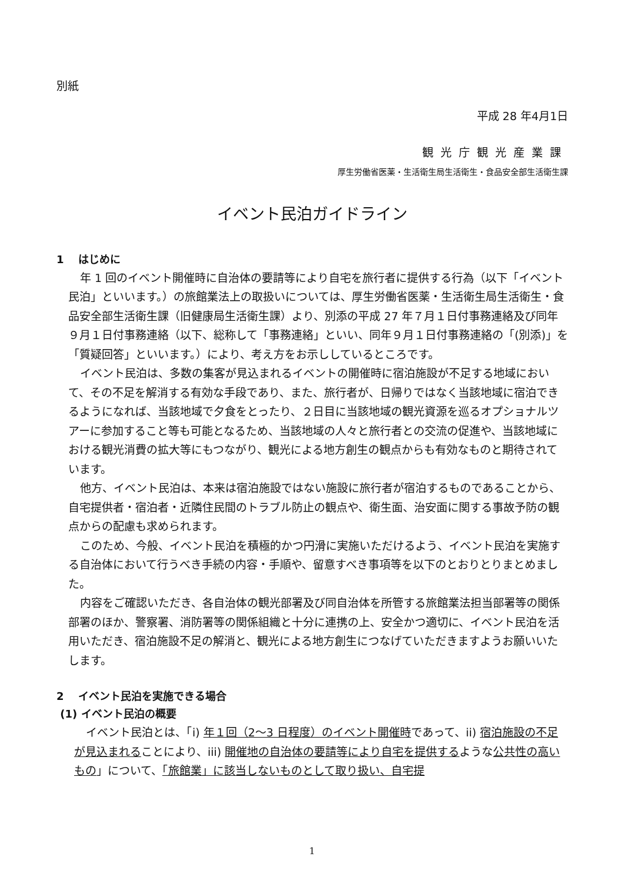別紙
平成 28 年4月1日
観光庁観光産業課
厚生労働省医薬・生活衛生局生活衛生・食品安全部生活衛生課
イベント民泊ガイドライン
1　 はじめに
年 1 回のイベント開催時に自治体の要請等により自宅を旅行者に提供する行為（以下「イベント民泊」といいます。）の旅館業法上の取扱いについては、厚生労働省医薬・生活衛生局生活衛生・食品安全部生活衛生課（旧健康局生活衛生課）より、別添の平成 27 年７月１日付事務連絡及び同年９月１日付事務連絡（以下、総称して「事務連絡」といい、同年９月１日付事務連絡の「(別添)」を「質疑回答」といいます。）により、考え方をお示ししているところです。
イベント民泊は、多数の集客が見込まれるイベントの開催時に宿泊施設が不足する地域において、その不足を解消する有効な手段であり、また、旅行者が、日帰りではなく当該地域に宿泊できるようになれば、当該地域で夕食をとったり、２日目に当該地域の観光資源を巡るオプショナルツアーに参加すること等も可能となるため、当該地域の人々と旅行者との交流の促進や、当該地域における観光消費の拡大等にもつながり、観光による地方創生の観点からも有効なものと期待されています。
他方、イベント民泊は、本来は宿泊施設ではない施設に旅行者が宿泊するものであることから、自宅提供者・宿泊者・近隣住民間のトラブル防止の観点や、衛生面、治安面に関する事故予防の観点からの配慮も求められます。
このため、今般、イベント民泊を積極的かつ円滑に実施いただけるよう、イベント民泊を実施する自治体において行うべき手続の内容・手順や、留意すべき事項等を以下のとおりとりまとめました。
内容をご確認いただき、各自治体の観光部署及び同自治体を所管する旅館業法担当部署等の関係部署のほか、警察署、消防署等の関係組織と十分に連携の上、安全かつ適切に、イベント民泊を活用いただき、宿泊施設不足の解消と、観光による地方創生につなげていただきますようお願いいたします。
2　 イベント民泊を実施できる場合
(1) イベント民泊の概要
イベント民泊とは、「i) 年１回（2～3 日程度）のイベント開催時であって、ii) 宿泊施設の不足が見込まれることにより、iii) 開催地の自治体の要請等により自宅を提供するような公共性の高いもの」について、「旅館業」に該当しないものとして取り扱い、自宅提
1